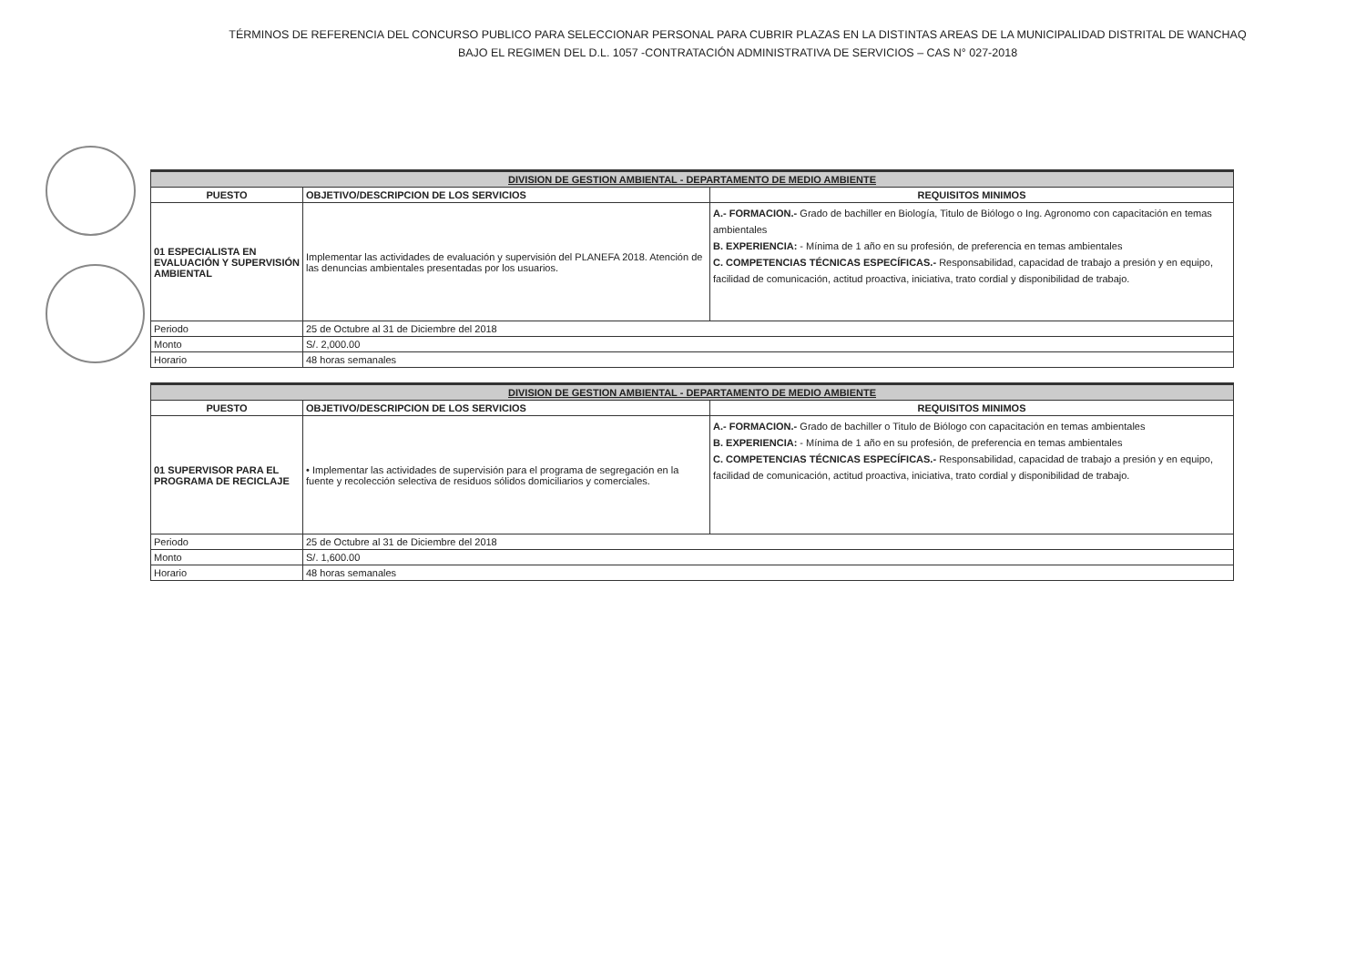TÉRMINOS DE REFERENCIA DEL CONCURSO PUBLICO PARA SELECCIONAR PERSONAL PARA CUBRIR PLAZAS EN LA DISTINTAS AREAS DE LA MUNICIPALIDAD DISTRITAL DE WANCHAQ
BAJO EL REGIMEN DEL D.L. 1057 -CONTRATACIÓN ADMINISTRATIVA DE SERVICIOS – CAS N° 027-2018
| DIVISION DE GESTION AMBIENTAL - DEPARTAMENTO DE MEDIO AMBIENTE | | |
| PUESTO | OBJETIVO/DESCRIPCION DE LOS SERVICIOS | REQUISITOS MINIMOS |
| 01 ESPECIALISTA EN EVALUACIÓN Y SUPERVISIÓN AMBIENTAL | Implementar las actividades de evaluación y supervisión del PLANEFA 2018. Atención de las denuncias ambientales presentadas por los usuarios. | A.- FORMACION.- Grado de bachiller en Biología, Titulo de Biólogo o Ing. Agronomo con capacitación en temas ambientales B. EXPERIENCIA: - Mínima de 1 año en su profesión, de preferencia en temas ambientales C. COMPETENCIAS TÉCNICAS ESPECÍFICAS.- Responsabilidad, capacidad de trabajo a presión y en equipo, facilidad de comunicación, actitud proactiva, iniciativa, trato cordial y disponibilidad de trabajo. |
| Periodo | 25 de Octubre al 31 de Diciembre del 2018 | |
| Monto | S/. 2,000.00 | |
| Horario | 48 horas semanales | |
| DIVISION DE GESTION AMBIENTAL - DEPARTAMENTO DE MEDIO AMBIENTE | | |
| PUESTO | OBJETIVO/DESCRIPCION DE LOS SERVICIOS | REQUISITOS MINIMOS |
| 01 SUPERVISOR PARA EL PROGRAMA DE RECICLAJE | • Implementar las actividades de supervisión para el programa de segregación en la fuente y recolección selectiva de residuos sólidos domiciliarios y comerciales. | A.- FORMACION.- Grado de bachiller o Titulo de Biólogo con capacitación en temas ambientales B. EXPERIENCIA: - Mínima de 1 año en su profesión, de preferencia en temas ambientales C. COMPETENCIAS TÉCNICAS ESPECÍFICAS.- Responsabilidad, capacidad de trabajo a presión y en equipo, facilidad de comunicación, actitud proactiva, iniciativa, trato cordial y disponibilidad de trabajo. |
| Periodo | 25 de Octubre al 31 de Diciembre del 2018 | |
| Monto | S/. 1,600.00 | |
| Horario | 48 horas semanales | |